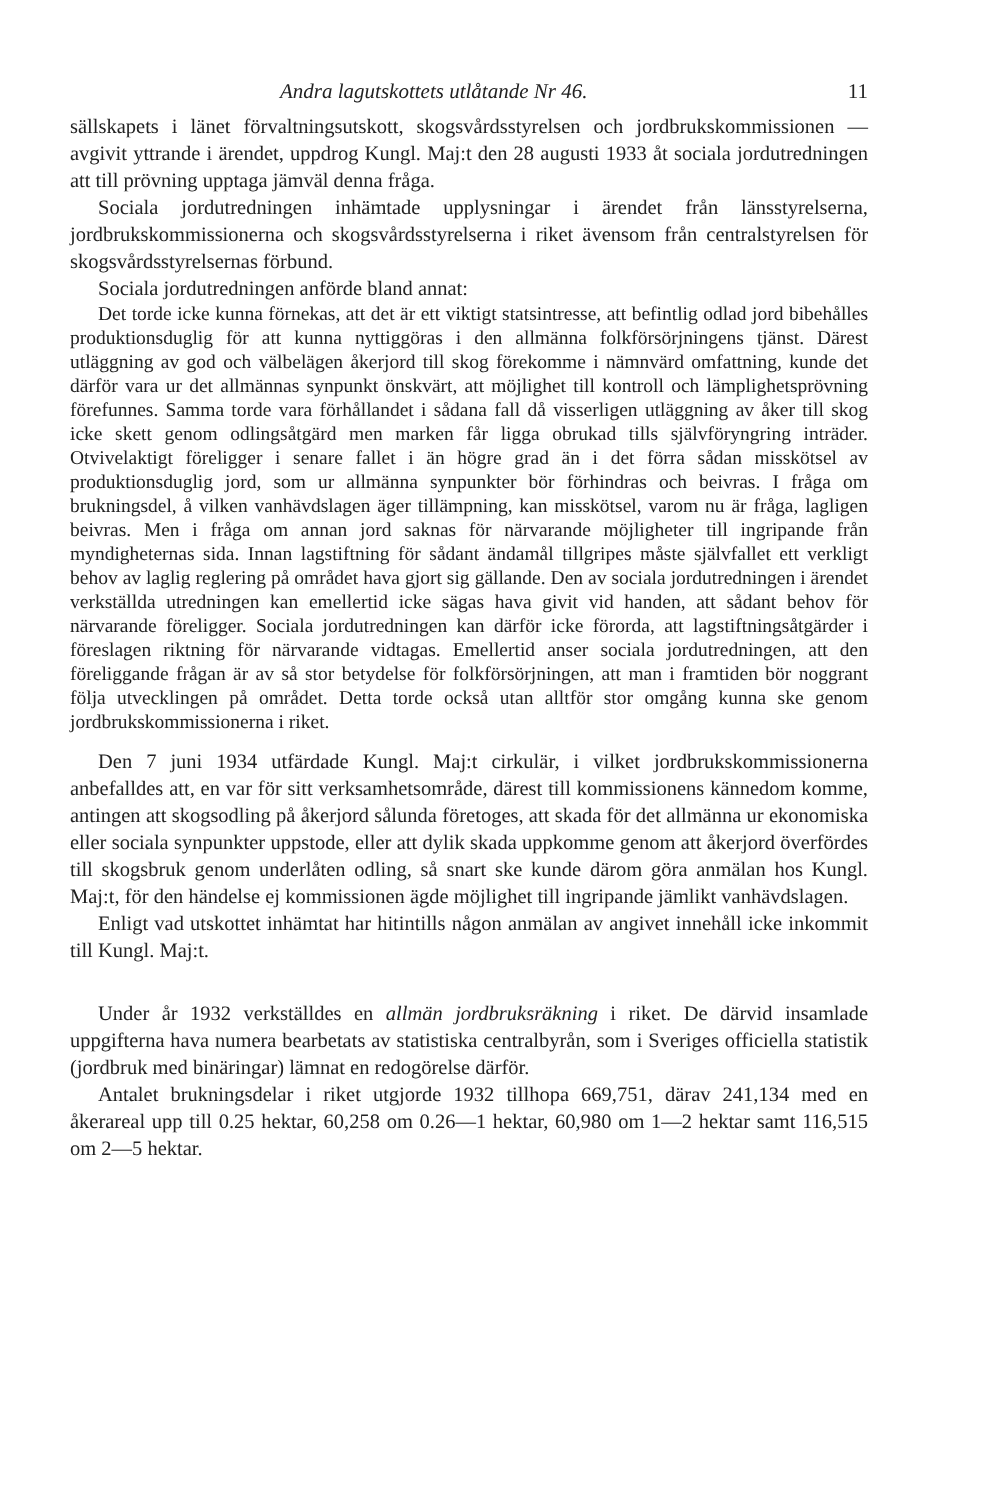Andra lagutskottets utlåtande Nr 46. 11
sällskapets i länet förvaltningsutskott, skogsvårdsstyrelsen och jordbrukskommissionen — avgivit yttrande i ärendet, uppdrog Kungl. Maj:t den 28 augusti 1933 åt sociala jordutredningen att till prövning upptaga jämväl denna fråga.
Sociala jordutredningen inhämtade upplysningar i ärendet från länsstyrelserna, jordbrukskommissionerna och skogsvårdsstyrelserna i riket ävensom från centralstyrelsen för skogsvårdsstyrelsernas förbund.
Sociala jordutredningen anförde bland annat:
Det torde icke kunna förnekas, att det är ett viktigt statsintresse, att befintlig odlad jord bibehålles produktionsduglig för att kunna nyttiggöras i den allmänna folkförsörjningens tjänst. Därest utläggning av god och välbelägen åkerjord till skog förekomme i nämnvärd omfattning, kunde det därför vara ur det allmännas synpunkt önskvärt, att möjlighet till kontroll och lämplighetsprövning förefunnes. Samma torde vara förhållandet i sådana fall då visserligen utläggning av åker till skog icke skett genom odlingsåtgärd men marken får ligga obrukad tills självföryngring inträder. Otvivelaktigt föreligger i senare fallet i än högre grad än i det förra sådan misskötsel av produktionsduglig jord, som ur allmänna synpunkter bör förhindras och beivras. I fråga om brukningsdel, å vilken vanhävdslagen äger tillämpning, kan misskötsel, varom nu är fråga, lagligen beivras. Men i fråga om annan jord saknas för närvarande möjligheter till ingripande från myndigheternas sida. Innan lagstiftning för sådant ändamål tillgripes måste självfallet ett verkligt behov av laglig reglering på området hava gjort sig gällande. Den av sociala jordutredningen i ärendet verkställda utredningen kan emellertid icke sägas hava givit vid handen, att sådant behov för närvarande föreligger. Sociala jordutredningen kan därför icke förorda, att lagstiftningsåtgärder i föreslagen riktning för närvarande vidtagas. Emellertid anser sociala jordutredningen, att den föreliggande frågan är av så stor betydelse för folkförsörjningen, att man i framtiden bör noggrant följa utvecklingen på området. Detta torde också utan alltför stor omgång kunna ske genom jordbrukskommissionerna i riket.
Den 7 juni 1934 utfärdade Kungl. Maj:t cirkulär, i vilket jordbrukskommissionerna anbefalldes att, en var för sitt verksamhetsområde, därest till kommissionens kännedom komme, antingen att skogsodling på åkerjord sålunda företoges, att skada för det allmänna ur ekonomiska eller sociala synpunkter uppstode, eller att dylik skada uppkomme genom att åkerjord överfördes till skogsbruk genom underlåten odling, så snart ske kunde därom göra anmälan hos Kungl. Maj:t, för den händelse ej kommissionen ägde möjlighet till ingripande jämlikt vanhävdslagen.
Enligt vad utskottet inhämtat har hitintills någon anmälan av angivet innehåll icke inkommit till Kungl. Maj:t.
Under år 1932 verkställdes en allmän jordbruksräkning i riket. De därvid insamlade uppgifterna hava numera bearbetats av statistiska centralbyrån, som i Sveriges officiella statistik (jordbruk med binäringar) lämnat en redogörelse därför.
Antalet brukningsdelar i riket utgjorde 1932 tillhopa 669,751, därav 241,134 med en åkerareal upp till 0.25 hektar, 60,258 om 0.26—1 hektar, 60,980 om 1—2 hektar samt 116,515 om 2—5 hektar.